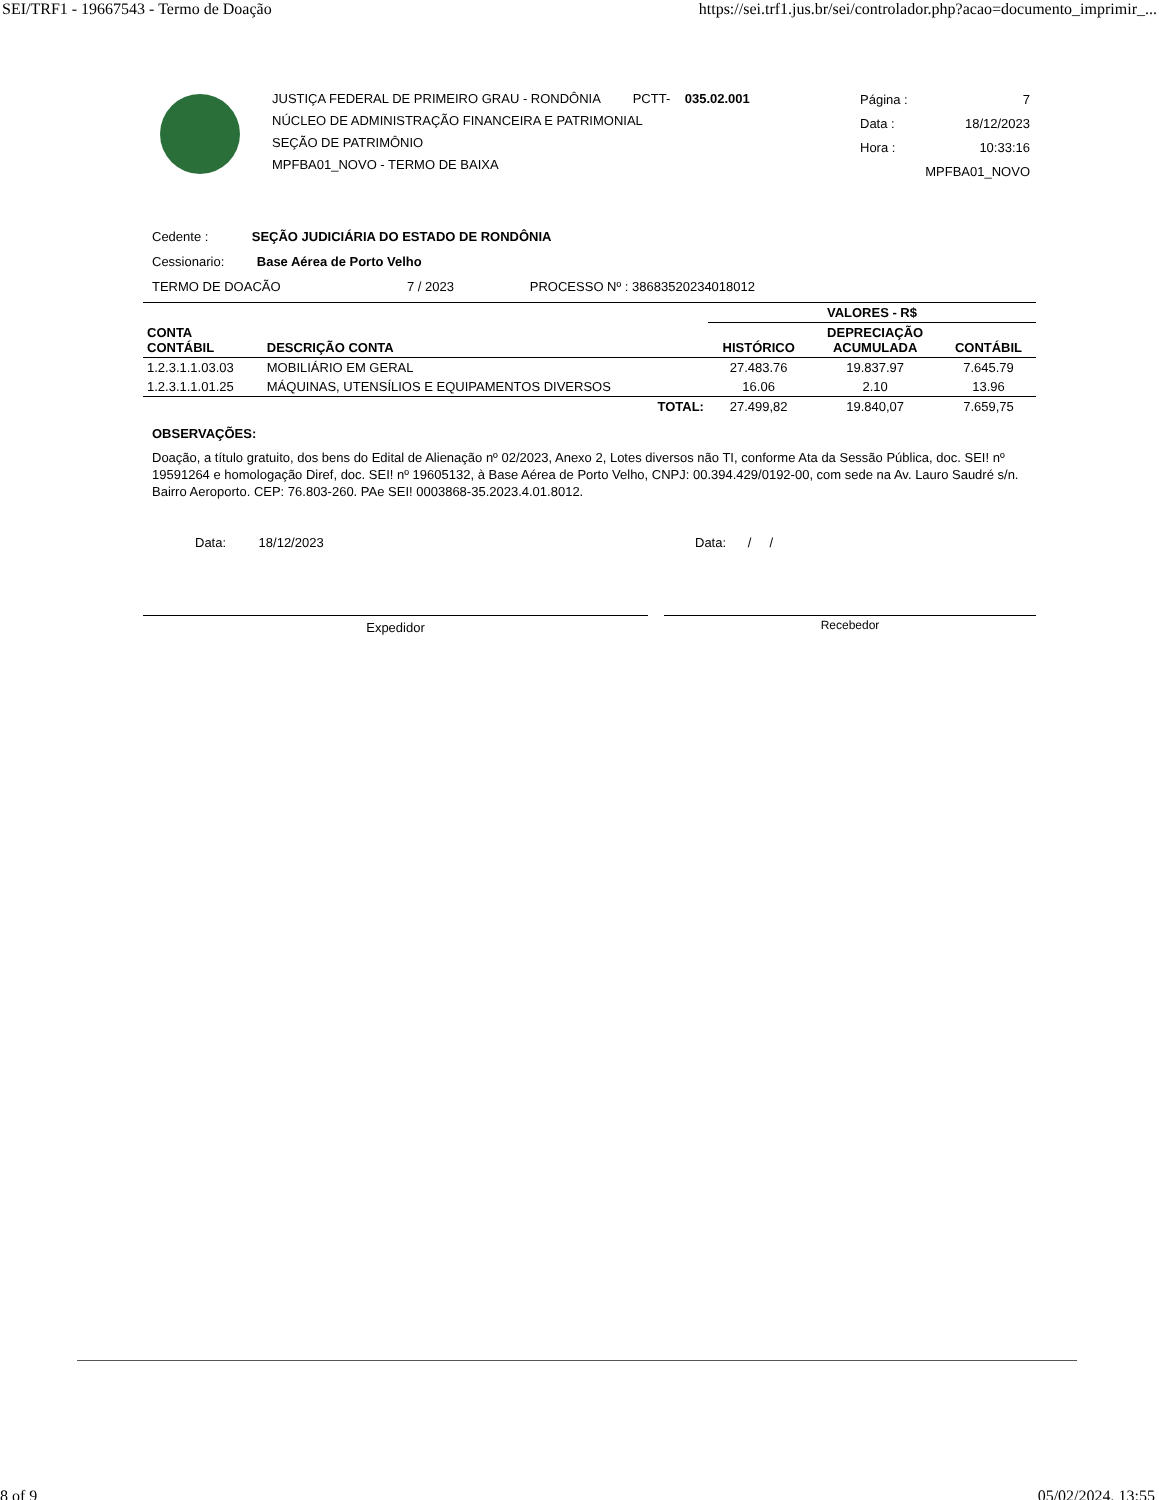SEI/TRF1 - 19667543 - Termo de Doação https://sei.trf1.jus.br/sei/controlador.php?acao=documento_imprimir_...
JUSTIÇA FEDERAL DE PRIMEIRO GRAU - RONDÔNIA PCTT- 035.02.001
NÚCLEO DE ADMINISTRAÇÃO FINANCEIRA E PATRIMONIAL
SEÇÃO DE PATRIMÔNIO
MPFBA01_NOVO - TERMO DE BAIXA
Página : 7
Data : 18/12/2023
Hora : 10:33:16
MPFBA01_NOVO
Cedente : SEÇÃO JUDICIÁRIA DO ESTADO DE RONDÔNIA
Cessionario: Base Aérea de Porto Velho
TERMO DE DOACÃO 7 / 2023 PROCESSO Nº : 38683520234018012
| | | VALORES - R$ | | |
| --- | --- | --- | --- | --- |
| CONTA CONTÁBIL | DESCRIÇÃO CONTA | HISTÓRICO | DEPRECIAÇÃO ACUMULADA | CONTÁBIL |
| 1.2.3.1.1.03.03 | MOBILIÁRIO EM GERAL | 27.483.76 | 19.837.97 | 7.645.79 |
| 1.2.3.1.1.01.25 | MÁQUINAS, UTENSÍLIOS E EQUIPAMENTOS DIVERSOS | 16.06 | 2.10 | 13.96 |
| | TOTAL: | 27.499,82 | 19.840,07 | 7.659,75 |
OBSERVAÇÕES:
Doação, a título gratuito, dos bens do Edital de Alienação nº 02/2023, Anexo 2, Lotes diversos não TI, conforme Ata da Sessão Pública, doc. SEI! nº 19591264 e homologação Diref, doc. SEI! nº 19605132, à Base Aérea de Porto Velho, CNPJ: 00.394.429/0192-00, com sede na Av. Lauro Saudré s/n. Bairro Aeroporto. CEP: 76.803-260. PAe SEI! 0003868-35.2023.4.01.8012.
Data: 18/12/2023 Data: / /
Expedidor Recebedor
8 of 9 05/02/2024, 13:55